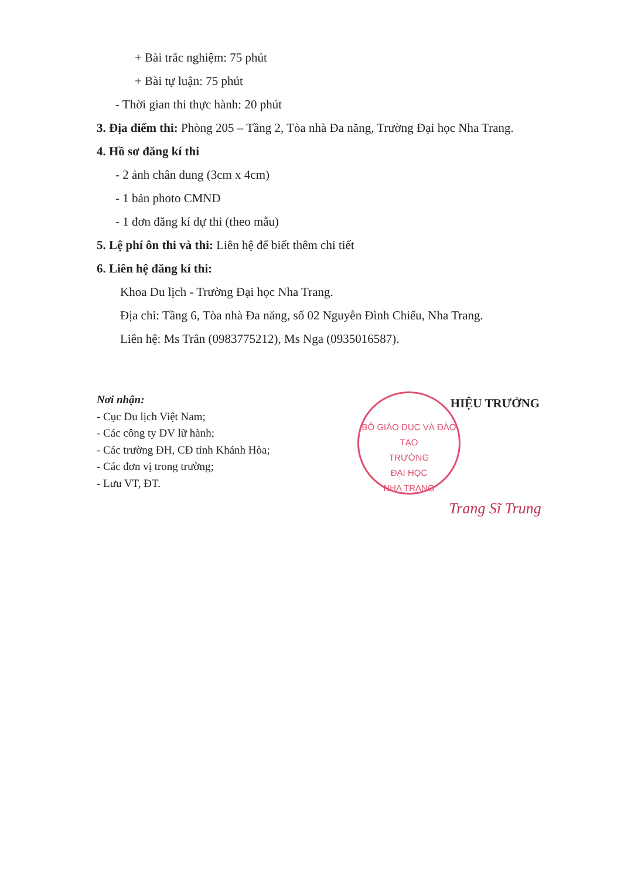+ Bài trắc nghiệm: 75 phút
+ Bài tự luận: 75 phút
- Thời gian thi thực hành: 20 phút
3. Địa điểm thi: Phòng 205 – Tầng 2, Tòa nhà Đa năng, Trường Đại học Nha Trang.
4. Hồ sơ đăng kí thi
- 2 ảnh chân dung (3cm x 4cm)
- 1 bản photo CMND
- 1 đơn đăng kí dự thi (theo mẫu)
5. Lệ phí ôn thi và thi: Liên hệ để biết thêm chi tiết
6. Liên hệ đăng kí thi:
Khoa Du lịch - Trường Đại học Nha Trang.
Địa chỉ: Tầng 6, Tòa nhà Đa năng, số 02 Nguyễn Đình Chiểu, Nha Trang.
Liên hệ: Ms Trân (0983775212), Ms Nga (0935016587).
Nơi nhận:
- Cục Du lịch Việt Nam;
- Các công ty DV lữ hành;
- Các trường ĐH, CĐ tỉnh Khánh Hòa;
- Các đơn vị trong trường;
- Lưu VT, ĐT.
BỘ GIÁO DỤC VÀ ĐÀO TẠO
TRƯỜNG
ĐẠI HỌC
NHA TRANG
HIỆU TRƯỞNG
Trang Sĩ Trung